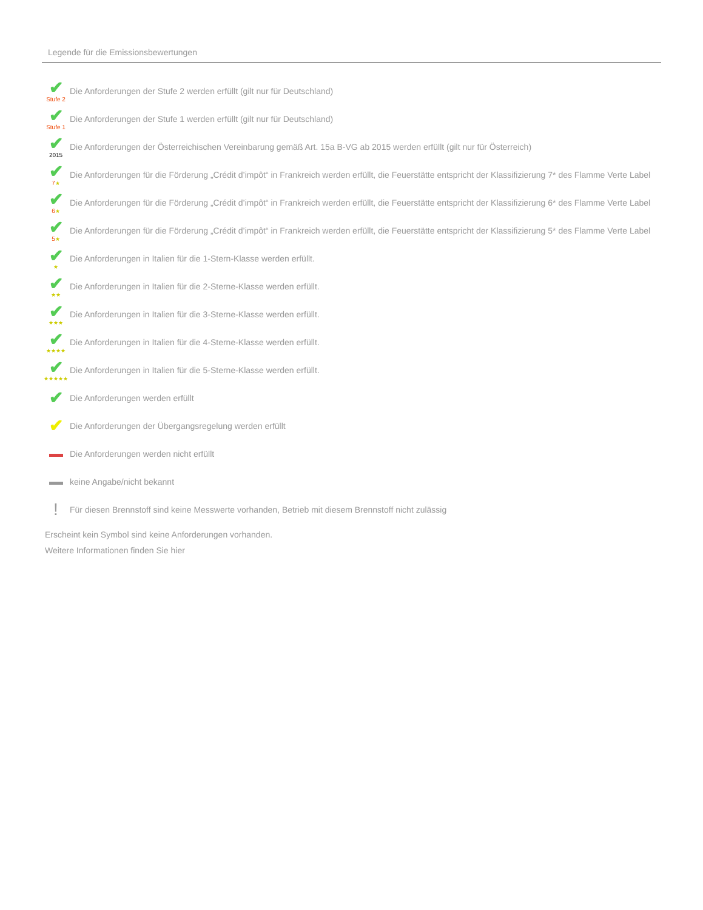Legende für die Emissionsbewertungen
✔
Stufe 2
Die Anforderungen der Stufe 2 werden erfüllt (gilt nur für Deutschland)
✔
Stufe 1
Die Anforderungen der Stufe 1 werden erfüllt (gilt nur für Deutschland)
✔
2015
Die Anforderungen der Österreichischen Vereinbarung gemäß Art. 15a B-VG ab 2015 werden erfüllt (gilt nur für Österreich)
✔
7★
Die Anforderungen für die Förderung „Crédit d’impôt“ in Frankreich werden erfüllt, die Feuerstätte entspricht der Klassifizierung 7* des Flamme Verte Label
✔
6★
Die Anforderungen für die Förderung „Crédit d’impôt“ in Frankreich werden erfüllt, die Feuerstätte entspricht der Klassifizierung 6* des Flamme Verte Label
✔
5★
Die Anforderungen für die Förderung „Crédit d’impôt“ in Frankreich werden erfüllt, die Feuerstätte entspricht der Klassifizierung 5* des Flamme Verte Label
✔
★
Die Anforderungen in Italien für die 1-Stern-Klasse werden erfüllt.
✔
★★
Die Anforderungen in Italien für die 2-Sterne-Klasse werden erfüllt.
✔
★★★
Die Anforderungen in Italien für die 3-Sterne-Klasse werden erfüllt.
✔
★★★★
Die Anforderungen in Italien für die 4-Sterne-Klasse werden erfüllt.
✔
★★★★★
Die Anforderungen in Italien für die 5-Sterne-Klasse werden erfüllt.
✔
Die Anforderungen werden erfüllt
✔
Die Anforderungen der Übergangsregelung werden erfüllt
Die Anforderungen werden nicht erfüllt
keine Angabe/nicht bekannt
!
Für diesen Brennstoff sind keine Messwerte vorhanden, Betrieb mit diesem Brennstoff nicht zulässig
Erscheint kein Symbol sind keine Anforderungen vorhanden.
Weitere Informationen finden Sie hier